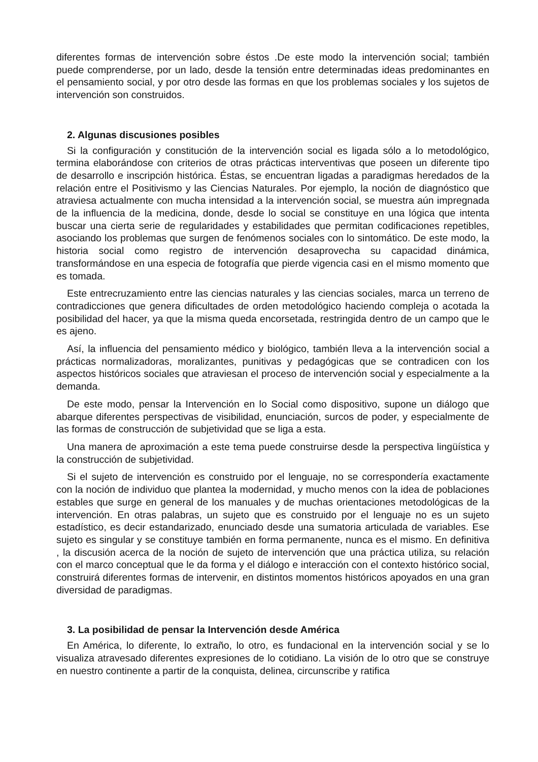diferentes formas de intervención sobre éstos .De este modo la intervención social; también puede comprenderse, por un lado, desde la tensión entre determinadas ideas predominantes en el pensamiento social, y por otro desde las formas en que los problemas sociales y los sujetos de intervención son construidos.
2. Algunas discusiones posibles
Si la configuración y constitución de la intervención social es ligada sólo a lo metodológico, termina elaborándose con criterios de otras prácticas interventivas que poseen un diferente tipo de desarrollo e inscripción histórica. Éstas, se encuentran ligadas a paradigmas heredados de la relación entre el Positivismo y las Ciencias Naturales. Por ejemplo, la noción de diagnóstico que atraviesa actualmente con mucha intensidad a la intervención social, se muestra aún impregnada de la influencia de la medicina, donde, desde lo social se constituye en una lógica que intenta buscar una cierta serie de regularidades y estabilidades que permitan codificaciones repetibles, asociando los problemas que surgen de fenómenos sociales con lo sintomático. De este modo, la historia social como registro de intervención desaprovecha su capacidad dinámica, transformándose en una especia de fotografía que pierde vigencia casi en el mismo momento que es tomada.
Este entrecruzamiento entre las ciencias naturales y las ciencias sociales, marca un terreno de contradicciones que genera dificultades de orden metodológico haciendo compleja o acotada la posibilidad del hacer, ya que la misma queda encorsetada, restringida dentro de un campo que le es ajeno.
Así, la influencia del pensamiento médico y biológico, también lleva a la intervención social a prácticas normalizadoras, moralizantes, punitivas y pedagógicas que se contradicen con los aspectos históricos sociales que atraviesan el proceso de intervención social y especialmente a la demanda.
De este modo, pensar la Intervención en lo Social como dispositivo, supone un diálogo que abarque diferentes perspectivas de visibilidad, enunciación, surcos de poder, y especialmente de las formas de construcción de subjetividad que se liga a esta.
Una manera de aproximación a este tema puede construirse desde la perspectiva lingüística y la construcción de subjetividad.
Si el sujeto de intervención es construido por el lenguaje, no se correspondería exactamente con la noción de individuo que plantea la modernidad, y mucho menos con la idea de poblaciones estables que surge en general de los manuales y de muchas orientaciones metodológicas de la intervención. En otras palabras, un sujeto que es construido por el lenguaje no es un sujeto estadístico, es decir estandarizado, enunciado desde una sumatoria articulada de variables. Ese sujeto es singular y se constituye también en forma permanente, nunca es el mismo. En definitiva , la discusión acerca de la noción de sujeto de intervención que una práctica utiliza, su relación con el marco conceptual que le da forma y el diálogo e interacción con el contexto histórico social, construirá diferentes formas de intervenir, en distintos momentos históricos apoyados en una gran diversidad de paradigmas.
3. La posibilidad de pensar la Intervención desde América
En América, lo diferente, lo extraño, lo otro, es fundacional en la intervención social y se lo visualiza atravesado diferentes expresiones de lo cotidiano. La visión de lo otro que se construye en nuestro continente a partir de la conquista, delinea, circunscribe y ratifica